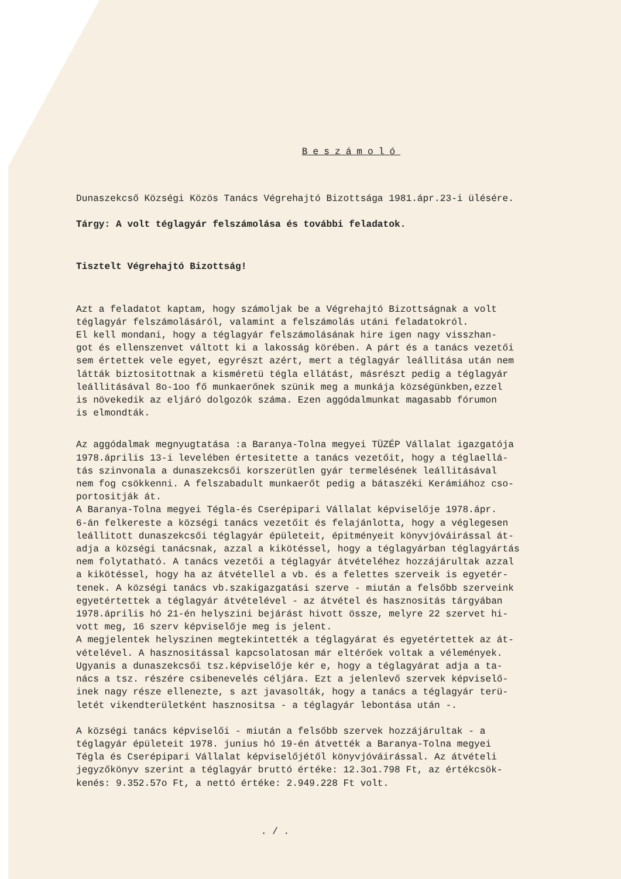Beszámoló
Dunaszekcső Községi Közös Tanács Végrehajtó Bizottsága 1981.ápr.23-i ülésére.
Tárgy: A volt téglagyár felszámolása és további feladatok.
Tisztelt Végrehajtó Bizottság!
Azt a feladatot kaptam, hogy számoljak be a Végrehajtó Bizottságnak a volt téglagyár felszámolásáról, valamint a felszámolás utáni feladatokról. El kell mondani, hogy a téglagyár felszámolásának hire igen nagy visszhan- got és ellenszenvet váltott ki a lakosság körében. A párt és a tanács vezetői sem értettek vele egyet, egyrészt azért, mert a téglagyár leállitása után nem látták biztositottnak a kisméretü tégla ellátást, másrészt pedig a téglagyár leállitásával 8o-1oo fő munkaerőnek szünik meg a munkája községünkben,ezzel is növekedik az eljáró dolgozók száma. Ezen aggódalmunkat magasabb fórumon is elmondták.
Az aggódalmak megnyugtatása :a Baranya-Tolna megyei TÜZÉP Vállalat igazgatója 1978.április 13-i levelében értesitette a tanács vezetőit, hogy a téglaellá- tás szinvonala a dunaszekcsői korszerütlen gyár termelésének leállitásával nem fog csökkenni. A felszabadult munkaerőt pedig a bátaszéki Kerámiához cso- portositják át. A Baranya-Tolna megyei Tégla-és Cserépipari Vállalat képviselője 1978.ápr. 6-án felkereste a községi tanács vezetőit és felajánlotta, hogy a véglegesen leállitott dunaszekcsői téglagyár épületeit, épitményeit könyvjóváirással át- adja a községi tanácsnak, azzal a kikötéssel, hogy a téglagyárban téglagyártás nem folytatható. A tanács vezetői a téglagyár átvételéhez hozzájárultak azzal a kikötéssel, hogy ha az átvétellel a vb. és a felettes szerveik is egyetér- tenek. A községi tanács vb.szakigazgatási szerve - miután a felsőbb szerveink egyetértettek a téglagyár átvételével - az átvétel és hasznositás tárgyában 1978.április hó 21-én helyszini bejárást hivott össze, melyre 22 szervet hi- vott meg, 16 szerv képviselője meg is jelent. A megjelentek helyszinen megtekintették a téglagyárat és egyetértettek az át- vételével. A hasznositással kapcsolatosan már eltérőek voltak a vélemények. Ugyanis a dunaszekcsői tsz.képviselője kér e, hogy a téglagyárat adja a ta- nács a tsz. részére csibenevelés céljára. Ezt a jelenlevő szervek képviselő- inek nagy része ellenezte, s azt javasolták, hogy a tanács a téglagyár terü- letét vikendterületként hasznositsa - a téglagyár lebontása után -.
A községi tanács képviselői - miután a felsőbb szervek hozzájárultak - a téglagyár épületeit 1978. junius hó 19-én átvették a Baranya-Tolna megyei Tégla és Cserépipari Vállalat képviselőjétől könyvjóváirással. Az átvételi jegyzőkönyv szerint a téglagyár bruttó értéke: 12.3o1.798 Ft, az értékcsök- kenés: 9.352.57o Ft, a nettó értéke: 2.949.228 Ft volt.
. / .